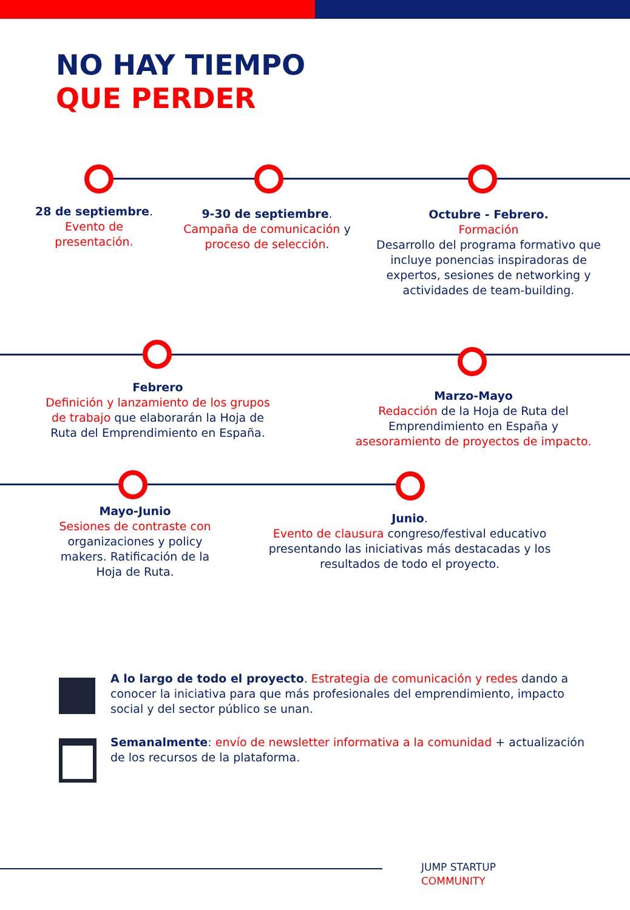NO HAY TIEMPO
QUE PERDER
28 de septiembre.
Evento de
presentación.
9-30 de septiembre.
Campaña de comunicación y proceso de selección.
Octubre - Febrero.
Formación
Desarrollo del programa formativo que incluye ponencias inspiradoras de expertos, sesiones de networking y actividades de team-building.
Febrero
Definición y lanzamiento de los grupos de trabajo que elaborarán la Hoja de Ruta del Emprendimiento en España.
Marzo-Mayo
Redacción de la Hoja de Ruta del Emprendimiento en España y asesoramiento de proyectos de impacto.
Mayo-Junio
Sesiones de contraste con organizaciones y policy makers. Ratificación de la Hoja de Ruta.
Junio.
Evento de clausura congreso/festival educativo presentando las iniciativas más destacadas y los resultados de todo el proyecto.
A lo largo de todo el proyecto. Estrategia de comunicación y redes dando a conocer la iniciativa para que más profesionales del emprendimiento, impacto social y del sector público se unan.
Semanalmente: envío de newsletter informativa a la comunidad + actualización de los recursos de la plataforma.
JUMP STARTUP
COMMUNITY